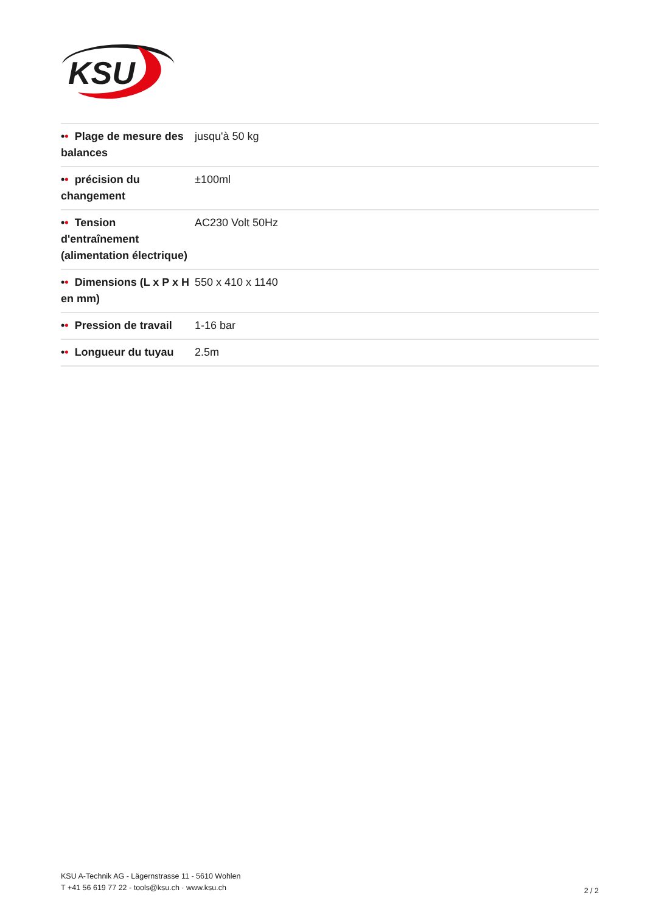KSU
| • • Plage de mesure des balances | jusqu'à 50 kg |
| • • précision du changement | ±100ml |
| • • Tension d'entraînement (alimentation électrique) | AC230 Volt 50Hz |
| • • Dimensions (L x P x H en mm) | 550 x 410 x 1140 |
| • • Pression de travail | 1-16 bar |
| • • Longueur du tuyau | 2.5m |
KSU A-Technik AG - Lägernstrasse 11 - 5610 Wohlen
T +41 56 619 77 22 - tools@ksu.ch · www.ksu.ch
2 / 2